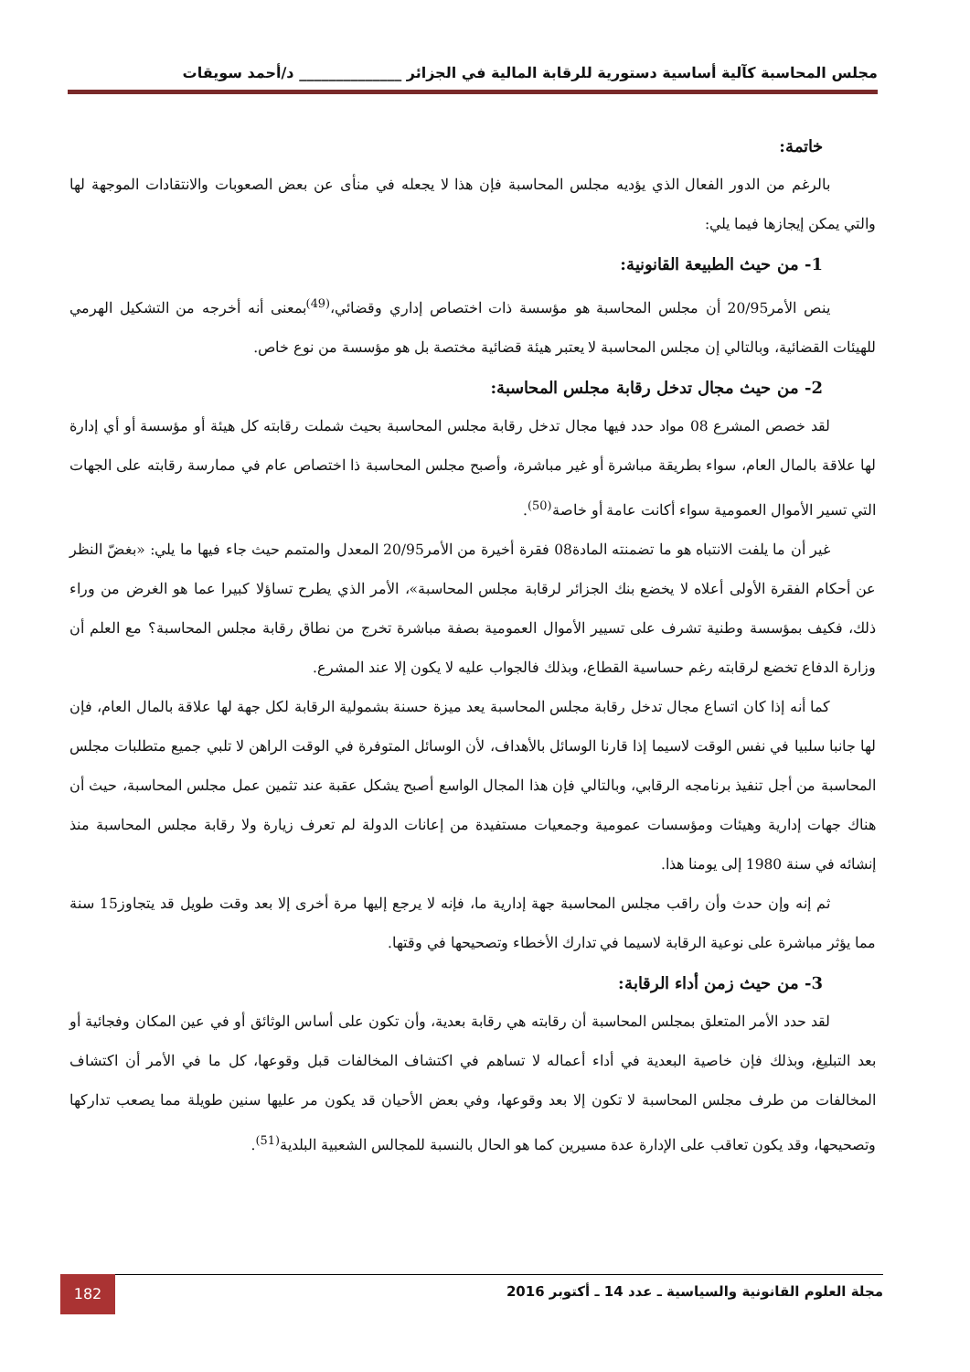مجلس المحاسبة كآلية أساسية دستورية للرقابة المالية في الجزائر ______________ د/أحمد سويقات
خاتمة:
بالرغم من الدور الفعال الذي يؤديه مجلس المحاسبة فإن هذا لا يجعله في منأى عن بعض الصعوبات والانتقادات الموجهة لها والتي يمكن إيجازها فيما يلي:
1- من حيث الطبيعة القانونية:
ينص الأمر20/95 أن مجلس المحاسبة هو مؤسسة ذات اختصاص إداري وقضائي،<sup>(49)</sup>بمعنى أنه أخرجه من التشكيل الهرمي للهيئات القضائية، وبالتالي إن مجلس المحاسبة لا يعتبر هيئة قضائية مختصة بل هو مؤسسة من نوع خاص.
2- من حيث مجال تدخل رقابة مجلس المحاسبة:
لقد خصص المشرع 08 مواد حدد فيها مجال تدخل رقابة مجلس المحاسبة بحيث شملت رقابته كل هيئة أو مؤسسة أو أي إدارة لها علاقة بالمال العام، سواء بطريقة مباشرة أو غير مباشرة، وأصبح مجلس المحاسبة ذا اختصاص عام في ممارسة رقابته على الجهات التي تسير الأموال العمومية سواء أكانت عامة أو خاصة<sup>(50)</sup>.
غير أن ما يلفت الانتباه هو ما تضمنته المادة08 فقرة أخيرة من الأمر20/95 المعدل والمتمم حيث جاء فيها ما يلي: «بغضّ النظر عن أحكام الفقرة الأولى أعلاه لا يخضع بنك الجزائر لرقابة مجلس المحاسبة»، الأمر الذي يطرح تساؤلا كبيرا عما هو الغرض من وراء ذلك، فكيف بمؤسسة وطنية تشرف على تسيير الأموال العمومية بصفة مباشرة تخرج من نطاق رقابة مجلس المحاسبة؟ مع العلم أن وزارة الدفاع تخضع لرقابته رغم حساسية القطاع، وبذلك فالجواب عليه لا يكون إلا عند المشرع.
كما أنه إذا كان اتساع مجال تدخل رقابة مجلس المحاسبة يعد ميزة حسنة بشمولية الرقابة لكل جهة لها علاقة بالمال العام، فإن لها جانبا سلبيا في نفس الوقت لاسيما إذا قارنا الوسائل بالأهداف، لأن الوسائل المتوفرة في الوقت الراهن لا تلبي جميع متطلبات مجلس المحاسبة من أجل تنفيذ برنامجه الرقابي، وبالتالي فإن هذا المجال الواسع أصبح يشكل عقبة عند تثمين عمل مجلس المحاسبة، حيث أن هناك جهات إدارية وهيئات ومؤسسات عمومية وجمعيات مستفيدة من إعانات الدولة لم تعرف زيارة ولا رقابة مجلس المحاسبة منذ إنشائه في سنة 1980 إلى يومنا هذا.
ثم إنه وإن حدث وأن راقب مجلس المحاسبة جهة إدارية ما، فإنه لا يرجع إليها مرة أخرى إلا بعد وقت طويل قد يتجاوز15 سنة مما يؤثر مباشرة على نوعية الرقابة لاسيما في تدارك الأخطاء وتصحيحها في وقتها.
3- من حيث زمن أداء الرقابة:
لقد حدد الأمر المتعلق بمجلس المحاسبة أن رقابته هي رقابة بعدية، وأن تكون على أساس الوثائق أو في عين المكان وفجائية أو بعد التبليغ، وبذلك فإن خاصية البعدية في أداء أعماله لا تساهم في اكتشاف المخالفات قبل وقوعها، كل ما في الأمر أن اكتشاف المخالفات من طرف مجلس المحاسبة لا تكون إلا بعد وقوعها، وفي بعض الأحيان قد يكون مر عليها سنين طويلة مما يصعب تداركها وتصحيحها، وقد يكون تعاقب على الإدارة عدة مسيرين كما هو الحال بالنسبة للمجالس الشعبية البلدية<sup>(51)</sup>.
مجلة العلوم القانونية والسياسية ـ عدد 14 ـ أكتوبر 2016
182